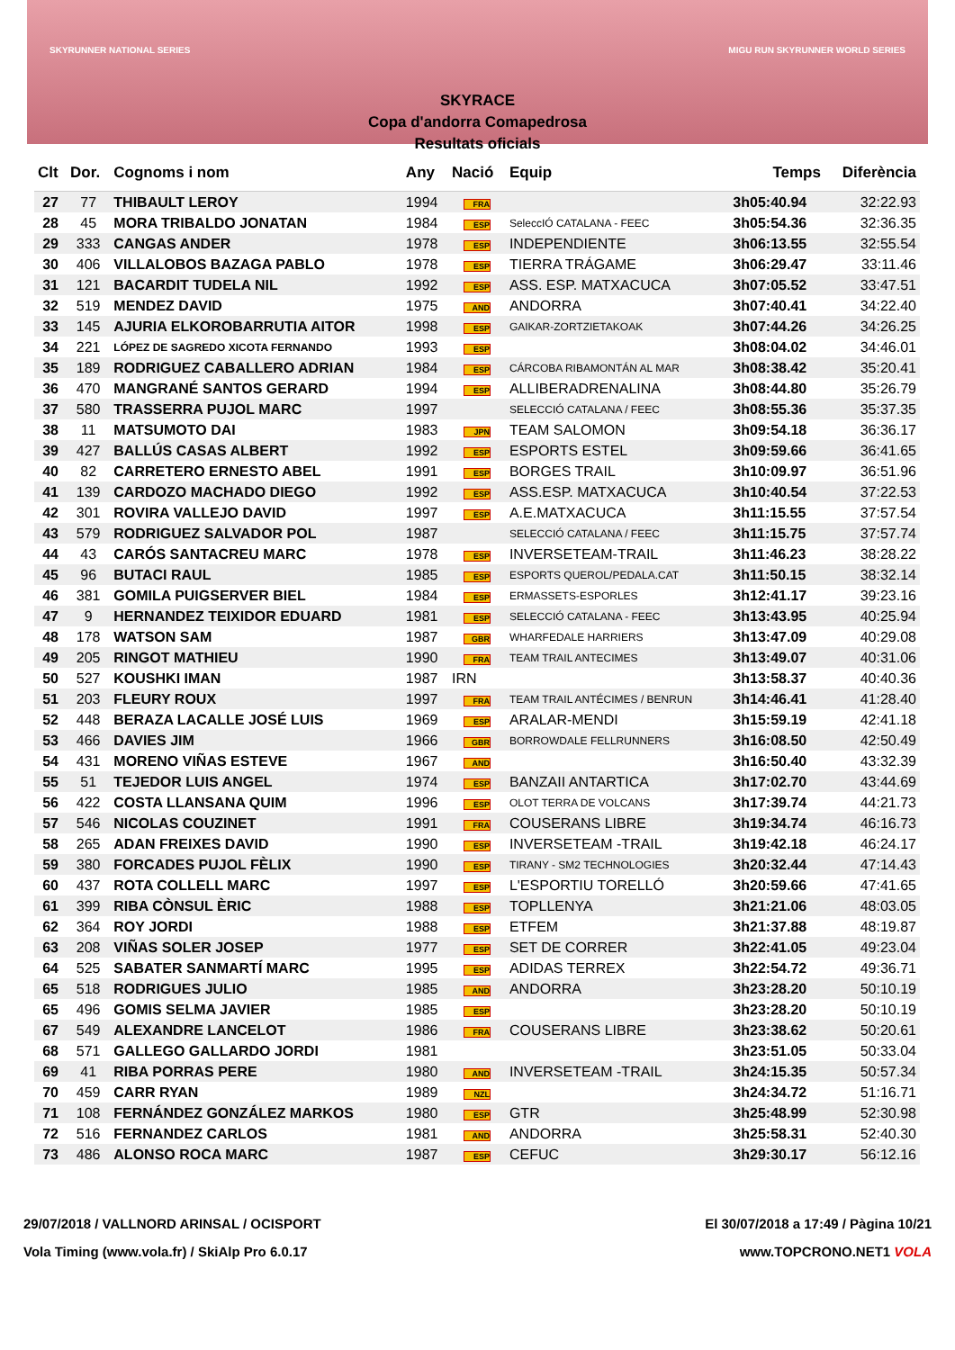SKYRUNNER NATIONAL SERIES
MIGU RUN SKYRUNNER WORLD SERIES
SKYRACE
Copa d'andorra Comapedrosa
Resultats oficials
| Clt | Dor. | Cognoms i nom | Any | Nació | Equip | Temps | Diferència |
| --- | --- | --- | --- | --- | --- | --- | --- |
| 27 | 77 | THIBAULT LEROY | 1994 | FRA | | 3h05:40.94 | 32:22.93 |
| 28 | 45 | MORA TRIBALDO JONATAN | 1984 | ESP | SeleccIÓ CATALANA - FEEC | 3h05:54.36 | 32:36.35 |
| 29 | 333 | CANGAS ANDER | 1978 | ESP | INDEPENDIENTE | 3h06:13.55 | 32:55.54 |
| 30 | 406 | VILLALOBOS BAZAGA PABLO | 1978 | ESP | TIERRA TRÁGAME | 3h06:29.47 | 33:11.46 |
| 31 | 121 | BACARDIT TUDELA NIL | 1992 | ESP | ASS. ESP. MATXACUCA | 3h07:05.52 | 33:47.51 |
| 32 | 519 | MENDEZ DAVID | 1975 | AND | ANDORRA | 3h07:40.41 | 34:22.40 |
| 33 | 145 | AJURIA ELKOROBARRUTIA AITOR | 1998 | ESP | GAIKAR-ZORTZIETAKOAK | 3h07:44.26 | 34:26.25 |
| 34 | 221 | LÓPEZ DE SAGREDO XICOTA FERNANDO | 1993 | ESP | | 3h08:04.02 | 34:46.01 |
| 35 | 189 | RODRIGUEZ CABALLERO ADRIAN | 1984 | ESP | CÁRCOBA RIBAMONTÁN AL MAR | 3h08:38.42 | 35:20.41 |
| 36 | 470 | MANGRANÉ SANTOS GERARD | 1994 | ESP | ALLIBERADRENALINA | 3h08:44.80 | 35:26.79 |
| 37 | 580 | TRASSERRA PUJOL MARC | 1997 | | SELECCIÓ CATALANA / FEEC | 3h08:55.36 | 35:37.35 |
| 38 | 11 | MATSUMOTO DAI | 1983 | JPN | TEAM SALOMON | 3h09:54.18 | 36:36.17 |
| 39 | 427 | BALLÚS CASAS ALBERT | 1992 | ESP | ESPORTS ESTEL | 3h09:59.66 | 36:41.65 |
| 40 | 82 | CARRETERO ERNESTO ABEL | 1991 | ESP | BORGES TRAIL | 3h10:09.97 | 36:51.96 |
| 41 | 139 | CARDOZO MACHADO DIEGO | 1992 | ESP | ASS.ESP. MATXACUCA | 3h10:40.54 | 37:22.53 |
| 42 | 301 | ROVIRA VALLEJO DAVID | 1997 | ESP | A.E.MATXACUCA | 3h11:15.55 | 37:57.54 |
| 43 | 579 | RODRIGUEZ SALVADOR POL | 1987 | | SELECCIÓ CATALANA / FEEC | 3h11:15.75 | 37:57.74 |
| 44 | 43 | CARÓS SANTACREU MARC | 1978 | ESP | INVERSETEAM-TRAIL | 3h11:46.23 | 38:28.22 |
| 45 | 96 | BUTACI RAUL | 1985 | ESP | ESPORTS QUEROL/PEDALA.CAT | 3h11:50.15 | 38:32.14 |
| 46 | 381 | GOMILA PUIGSERVER BIEL | 1984 | ESP | ERMASSETS-ESPORLES | 3h12:41.17 | 39:23.16 |
| 47 | 9 | HERNANDEZ TEIXIDOR EDUARD | 1981 | ESP | SELECCIÓ CATALANA - FEEC | 3h13:43.95 | 40:25.94 |
| 48 | 178 | WATSON SAM | 1987 | GBR | WHARFEDALE HARRIERS | 3h13:47.09 | 40:29.08 |
| 49 | 205 | RINGOT MATHIEU | 1990 | FRA | TEAM TRAIL ANTECIMES | 3h13:49.07 | 40:31.06 |
| 50 | 527 | KOUSHKI IMAN | 1987 | IRN | | 3h13:58.37 | 40:40.36 |
| 51 | 203 | FLEURY ROUX | 1997 | FRA | TEAM TRAIL ANTÉCIMES / BENRUN | 3h14:46.41 | 41:28.40 |
| 52 | 448 | BERAZA LACALLE JOSÉ LUIS | 1969 | ESP | ARALAR-MENDI | 3h15:59.19 | 42:41.18 |
| 53 | 466 | DAVIES JIM | 1966 | GBR | BORROWDALE FELLRUNNERS | 3h16:08.50 | 42:50.49 |
| 54 | 431 | MORENO VIÑAS ESTEVE | 1967 | AND | | 3h16:50.40 | 43:32.39 |
| 55 | 51 | TEJEDOR LUIS ANGEL | 1974 | ESP | BANZAII ANTARTICA | 3h17:02.70 | 43:44.69 |
| 56 | 422 | COSTA LLANSANA QUIM | 1996 | ESP | OLOT TERRA DE VOLCANS | 3h17:39.74 | 44:21.73 |
| 57 | 546 | NICOLAS COUZINET | 1991 | FRA | COUSERANS LIBRE | 3h19:34.74 | 46:16.73 |
| 58 | 265 | ADAN FREIXES DAVID | 1990 | ESP | INVERSETEAM -TRAIL | 3h19:42.18 | 46:24.17 |
| 59 | 380 | FORCADES PUJOL FÈLIX | 1990 | ESP | TIRANY - SM2 TECHNOLOGIES | 3h20:32.44 | 47:14.43 |
| 60 | 437 | ROTA COLLELL MARC | 1997 | ESP | L'ESPORTIU TORELLÓ | 3h20:59.66 | 47:41.65 |
| 61 | 399 | RIBA CÒNSUL ÈRIC | 1988 | ESP | TOPLLENYA | 3h21:21.06 | 48:03.05 |
| 62 | 364 | ROY JORDI | 1988 | ESP | ETFEM | 3h21:37.88 | 48:19.87 |
| 63 | 208 | VIÑAS SOLER JOSEP | 1977 | ESP | SET DE CORRER | 3h22:41.05 | 49:23.04 |
| 64 | 525 | SABATER SANMARTÍ MARC | 1995 | ESP | ADIDAS TERREX | 3h22:54.72 | 49:36.71 |
| 65 | 518 | RODRIGUES JULIO | 1985 | AND | ANDORRA | 3h23:28.20 | 50:10.19 |
| 65 | 496 | GOMIS SELMA JAVIER | 1985 | ESP | | 3h23:28.20 | 50:10.19 |
| 67 | 549 | ALEXANDRE LANCELOT | 1986 | FRA | COUSERANS LIBRE | 3h23:38.62 | 50:20.61 |
| 68 | 571 | GALLEGO GALLARDO JORDI | 1981 | | | 3h23:51.05 | 50:33.04 |
| 69 | 41 | RIBA PORRAS PERE | 1980 | AND | INVERSETEAM -TRAIL | 3h24:15.35 | 50:57.34 |
| 70 | 459 | CARR RYAN | 1989 | NZL | | 3h24:34.72 | 51:16.71 |
| 71 | 108 | FERNÁNDEZ GONZÁLEZ MARKOS | 1980 | ESP | GTR | 3h25:48.99 | 52:30.98 |
| 72 | 516 | FERNANDEZ CARLOS | 1981 | AND | ANDORRA | 3h25:58.31 | 52:40.30 |
| 73 | 486 | ALONSO ROCA MARC | 1987 | ESP | CEFUC | 3h29:30.17 | 56:12.16 |
29/07/2018 / VALLNORD ARINSAL / OCISPORT
Vola Timing (www.vola.fr) / SkiAlp Pro 6.0.17
El 30/07/2018 a 17:49 / Pàgina 10/21
www.TOPCRONO.NET1 VOLA